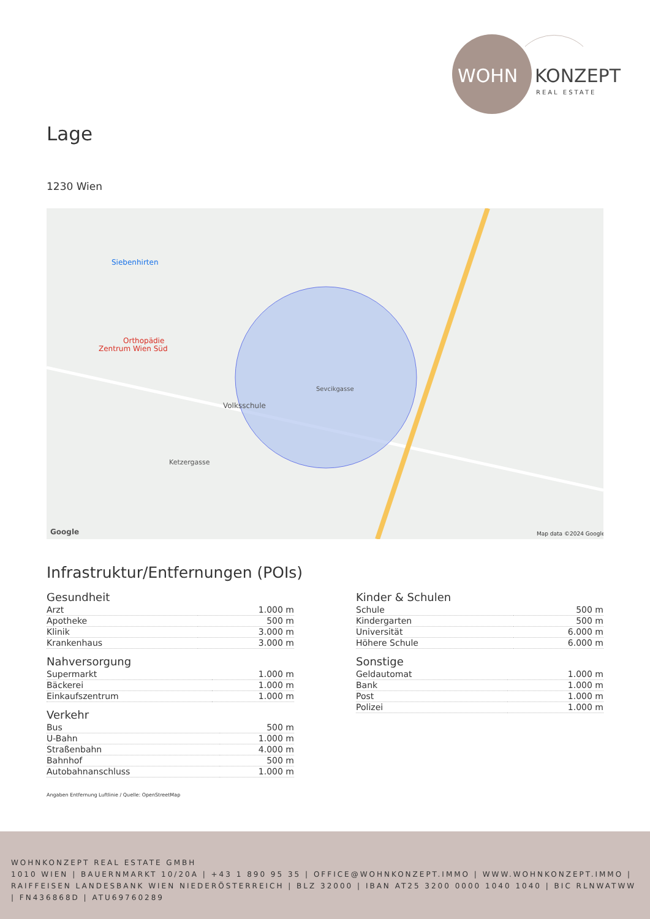WOHN
KONZEPT
REAL ESTATE
Lage
1230 Wien
Siebenhirten
Orthopädie
Zentrum Wien Süd
Volksschule
Ketzergasse
Sevcikgasse
Google
Map data ©2024 Google
Infrastruktur/Entfernungen (POIs)
Gesundheit
| Arzt | 1.000 m |
| Apotheke | 500 m |
| Klinik | 3.000 m |
| Krankenhaus | 3.000 m |
Nahversorgung
| Supermarkt | 1.000 m |
| Bäckerei | 1.000 m |
| Einkaufszentrum | 1.000 m |
Verkehr
| Bus | 500 m |
| U-Bahn | 1.000 m |
| Straßenbahn | 4.000 m |
| Bahnhof | 500 m |
| Autobahnanschluss | 1.000 m |
Kinder & Schulen
| Schule | 500 m |
| Kindergarten | 500 m |
| Universität | 6.000 m |
| Höhere Schule | 6.000 m |
Sonstige
| Geldautomat | 1.000 m |
| Bank | 1.000 m |
| Post | 1.000 m |
| Polizei | 1.000 m |
Angaben Entfernung Luftlinie / Quelle: OpenStreetMap
WOHNKONZEPT REAL ESTATE GMBH
1010 WIEN | BAUERNMARKT 10/20A | +43 1 890 95 35 | OFFICE@WOHNKONZEPT.IMMO | WWW.WOHNKONZEPT.IMMO | RAIFFEISEN LANDESBANK WIEN NIEDERÖSTERREICH | BLZ 32000 | IBAN AT25 3200 0000 1040 1040 | BIC RLNWATWW | FN436868D | ATU69760289